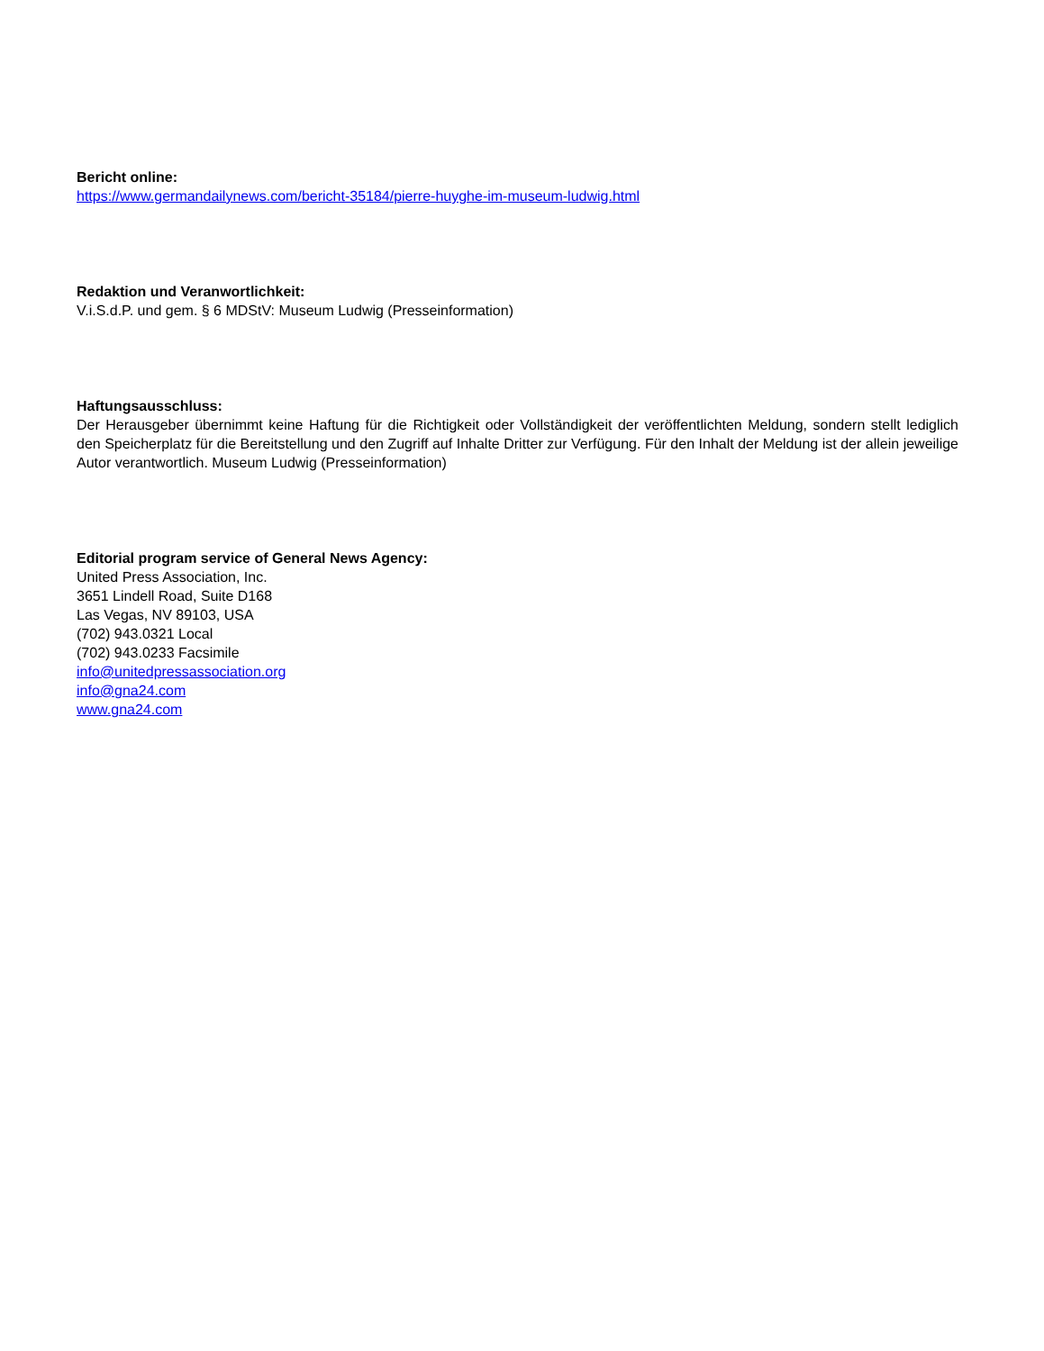Bericht online:
https://www.germandailynews.com/bericht-35184/pierre-huyghe-im-museum-ludwig.html
Redaktion und Veranwortlichkeit:
V.i.S.d.P. und gem. § 6 MDStV: Museum Ludwig (Presseinformation)
Haftungsausschluss:
Der Herausgeber übernimmt keine Haftung für die Richtigkeit oder Vollständigkeit der veröffentlichten Meldung, sondern stellt lediglich den Speicherplatz für die Bereitstellung und den Zugriff auf Inhalte Dritter zur Verfügung. Für den Inhalt der Meldung ist der allein jeweilige Autor verantwortlich. Museum Ludwig (Presseinformation)
Editorial program service of General News Agency:
United Press Association, Inc.
3651 Lindell Road, Suite D168
Las Vegas, NV 89103, USA
(702) 943.0321 Local
(702) 943.0233 Facsimile
info@unitedpressassociation.org
info@gna24.com
www.gna24.com